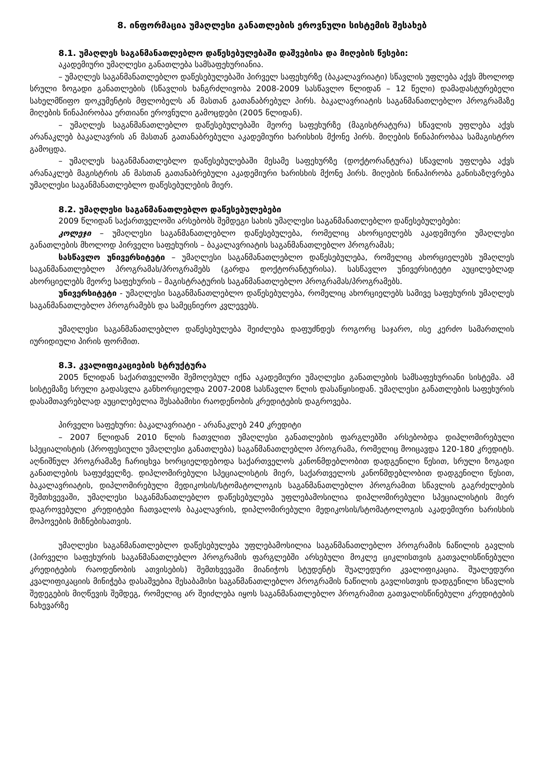8. ინფორმაცია უმაღლესი განათლების ეროვნული სისტემის შესახებ
8.1. უმაღლეს საგანმანათლებლო დაწესებულებაში დაშვებისა და მიღების წესები:
აკადემიური უმაღლესი განათლება სამსაფეხურიანია.
– უმაღლეს საგანმანათლებლო დაწესებულებაში პირველ საფეხურზე (ბაკალავრიატი) სწავლის უფლება აქვს მხოლოდ სრული ზოგადი განათლების (სწავლის ხანგრძლივობა 2008-2009 სასწავლო წლიდან – 12 წელი) დამადასტურებელი სახელმწიფო დოკუმენტის მფლობელს ან მასთან გათანაბრებულ პირს. ბაკალავრიატის საგანმანათლებლო პროგრამაზე მიღების წინაპირობაა ერთიანი ეროვნული გამოცდები (2005 წლიდან).
– უმაღლეს საგანმანათლებლო დაწესებულებაში მეორე საფეხურზე (მაგისტრატურა) სწავლის უფლება აქვს არანაკლებ ბაკალავრის ან მასთან გათანაბრებული აკადემიური ხარისხის მქონე პირს. მიღების წინაპირობაა სამაგისტრო გამოცდა.
– უმაღლეს საგანმანათლებლო დაწესებულებაში მესამე საფეხურზე (დოქტორანტურა) სწავლის უფლება აქვს არანაკლებ მაგისტრის ან მასთან გათანაბრებული აკადემიური ხარისხის მქონე პირს. მიღების წინაპირობა განისაზღვრება უმაღლესი საგანმანათლებლო დაწესებულების მიერ.
8.2. უმაღლესი საგანმანათლებლო დაწესებულებები
2009 წლიდან საქართველოში არსებობს შემდეგი სახის უმაღლესი საგანმანათლებლო დაწესებულებები:
კოლეჯი – უმაღლესი საგანმანათლებლო დაწესებულება, რომელიც ახორციელებს აკადემიური უმაღლესი განათლების მხოლოდ პირველი საფეხურის – ბაკალავრიატის საგანმანათლებლო პროგრამას;
სასწავლო უნივერსიტეტი – უმაღლესი საგანმანათლებლო დაწესებულება, რომელიც ახორციელებს უმაღლეს საგანმანათლებლო პროგრამას/პროგრამებს (გარდა დოქტორანტურისა). სასწავლო უნივერსიტეტი აუცილებლად ახორციელებს მეორე საფეხურის – მაგისტრატურის საგანმანათლებლო პროგრამას/პროგრამებს.
უნივერსიტეტი - უმაღლესი საგანმანათლებლო დაწესებულება, რომელიც ახორციელებს სამივე საფეხურის უმაღლეს საგანმანათლებლო პროგრამებს და სამეცნიერო კვლევებს.
უმაღლესი საგანმანათლებლო დაწესებულება შეიძლება დაფუძნდეს როგორც საჯარო, ისე კერძო სამართლის იურიდიული პირის ფორმით.
8.3. კვალიფიკაციების სტრუქტურა
2005 წლიდან საქართველოში შემოღებულ იქნა აკადემიური უმაღლესი განათლების სამსაფეხურიანი სისტემა. ამ სისტემაზე სრული გადასვლა განხორციელდა 2007-2008 სასწავლო წლის დასაწყისიდან. უმაღლესი განათლების საფეხურის დასამთავრებლად აუცილებელია შესაბამისი რაოდენობის კრედიტების დაგროვება.
პირველი საფეხური: ბაკალავრიატი - არანაკლებ 240 კრედიტი
– 2007 წლიდან 2010 წლის ჩათვლით უმაღლესი განათლების ფარგლებში არსებობდა დიპლომირებული სპეციალისტის (პროფესიული უმაღლესი განათლება) საგანმანათლებლო პროგრამა, რომელიც მოიცავდა 120-180 კრედიტს. აღნიშნულ პროგრამაზე ჩარიცხვა ხორციელდებოდა საქართველოს კანონმდებლობით დადგენილი წესით, სრული ზოგადი განათლების საფუძველზე. დიპლომირებული სპეციალისტის მიერ, საქართველოს კანონმდებლობით დადგენილი წესით, ბაკალავრიატის, დიპლომირებული მედიკოსის/სტომატოლოგის საგანმანათლებლო პროგრამით სწავლის გაგრძელების შემთხვევაში, უმაღლესი საგანმანათლებლო დაწესებულება უფლებამოსილია დიპლომირებული სპეციალისტის მიერ დაგროვებული კრედიტები ჩათვალოს ბაკალავრის, დიპლომირებული მედიკოსის/სტომატოლოგის აკადემიური ხარისხის მოპოვების მიზნებისათვის.
უმაღლესი საგანმანათლებლო დაწესებულება უფლებამოსილია საგანმანათლებლო პროგრამის ნაწილის გავლის (პირველი საფეხურის საგანმანათლებლო პროგრამის ფარგლებში არსებული მოკლე ციკლისთვის გათვალისწინებული კრედიტების რაოდენობის ათვისების) შემთხვევაში მიანიჭოს სტუდენტს შუალედური კვალიფიკაცია. შუალედური კვალიფიკაციის მინიჭება დასაშვებია შესაბამისი საგანმანათლებლო პროგრამის ნაწილის გავლისთვის დადგენილი სწავლის შედეგების მიღწევის შემდეგ, რომელიც არ შეიძლება იყოს საგანმანათლებლო პროგრამით გათვალისწინებული კრედიტების ნახევარზე